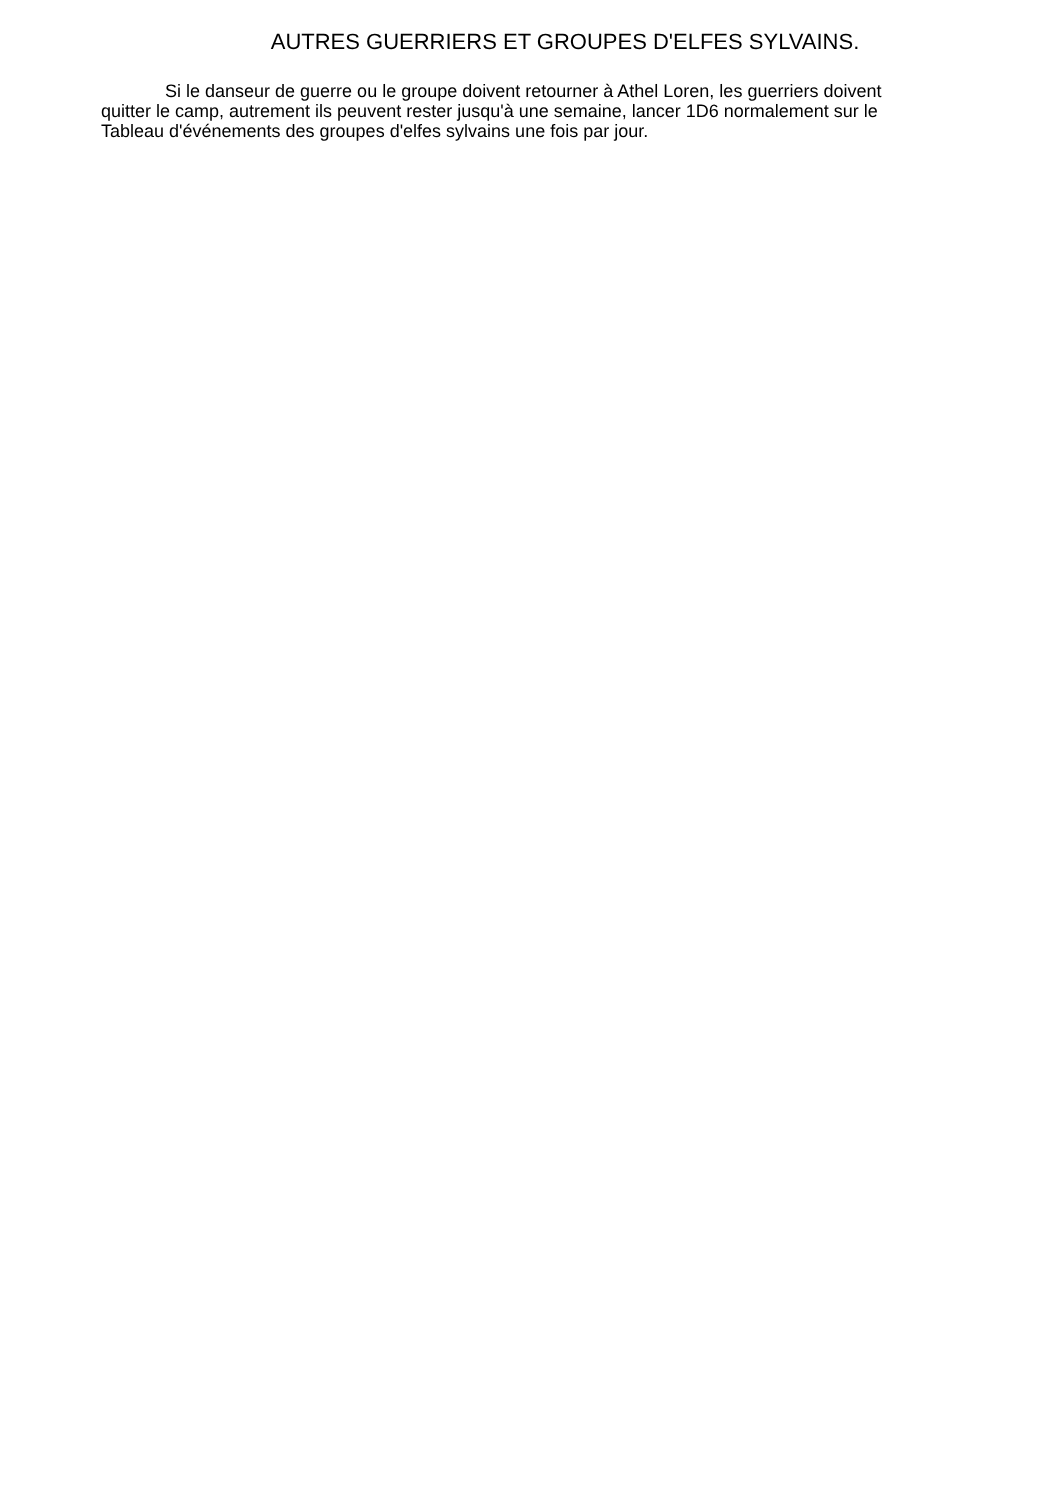AUTRES GUERRIERS ET GROUPES D'ELFES SYLVAINS.
Si le danseur de guerre ou le groupe doivent retourner à Athel Loren, les guerriers doivent quitter le camp, autrement ils peuvent rester jusqu'à une semaine, lancer 1D6 normalement sur le Tableau d'événements des groupes d'elfes sylvains une fois par jour.